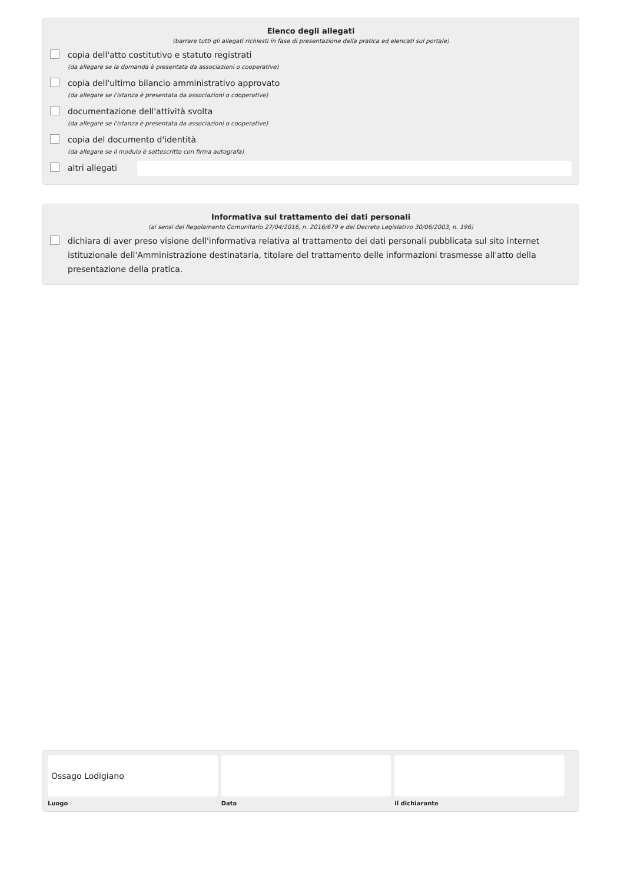Elenco degli allegati
(barrare tutti gli allegati richiesti in fase di presentazione della pratica ed elencati sul portale)
copia dell'atto costitutivo e statuto registrati
(da allegare se la domanda è presentata da associazioni o cooperative)
copia dell'ultimo bilancio amministrativo approvato
(da allegare se l'istanza è presentata da associazioni o cooperative)
documentazione dell'attività svolta
(da allegare se l'istanza è presentata da associazioni o cooperative)
copia del documento d'identità
(da allegare se il modulo è sottoscritto con firma autografa)
altri allegati
Informativa sul trattamento dei dati personali
(ai sensi del Regolamento Comunitario 27/04/2016, n. 2016/679 e del Decreto Legislativo 30/06/2003, n. 196)
dichiara di aver preso visione dell'informativa relativa al trattamento dei dati personali pubblicata sul sito internet istituzionale dell'Amministrazione destinataria, titolare del trattamento delle informazioni trasmesse all'atto della presentazione della pratica.
Ossago Lodigiano
Luogo
Data il dichiarante